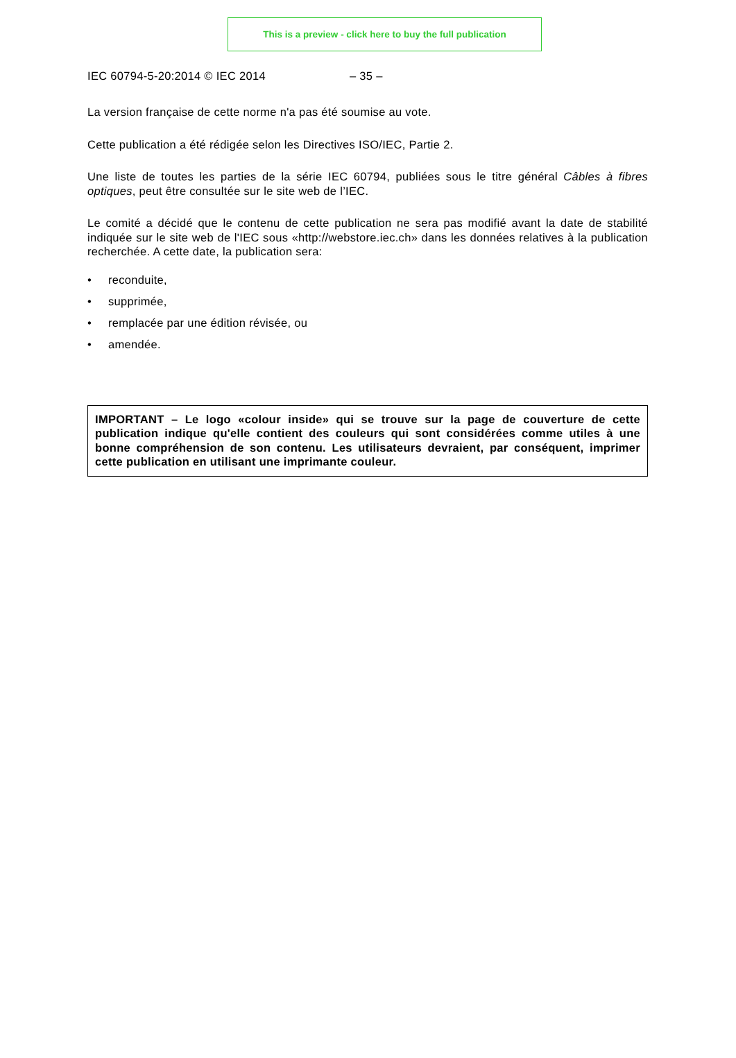This is a preview - click here to buy the full publication
IEC 60794-5-20:2014 © IEC 2014 – 35 –
La version française de cette norme n'a pas été soumise au vote.
Cette publication a été rédigée selon les Directives ISO/IEC, Partie 2.
Une liste de toutes les parties de la série IEC 60794, publiées sous le titre général Câbles à fibres optiques, peut être consultée sur le site web de l’IEC.
Le comité a décidé que le contenu de cette publication ne sera pas modifié avant la date de stabilité indiquée sur le site web de l'IEC sous «http://webstore.iec.ch» dans les données relatives à la publication recherchée. A cette date, la publication sera:
• reconduite,
• supprimée,
• remplacée par une édition révisée, ou
• amendée.
IMPORTANT – Le logo «colour inside» qui se trouve sur la page de couverture de cette publication indique qu'elle contient des couleurs qui sont considérées comme utiles à une bonne compréhension de son contenu. Les utilisateurs devraient, par conséquent, imprimer cette publication en utilisant une imprimante couleur.